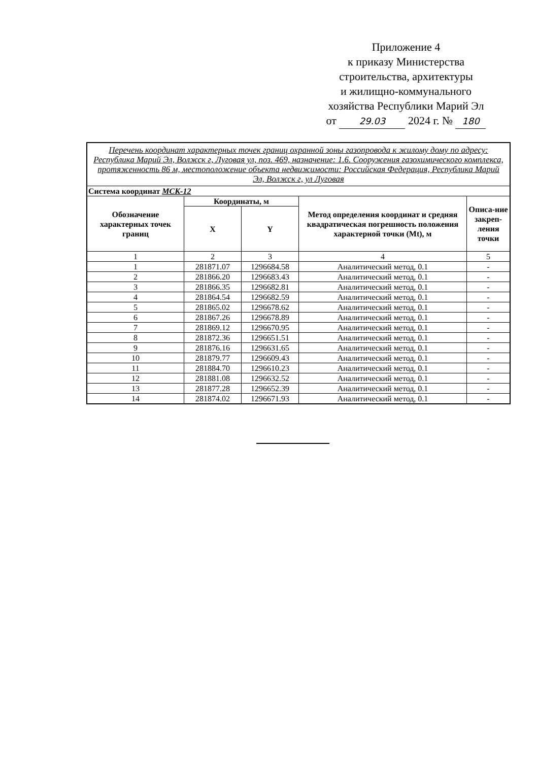Приложение 4
к приказу Министерства
строительства, архитектуры
и жилищно-коммунального
хозяйства Республики Марий Эл
от 29.03 2024 г. № 180
| Перечень координат характерных точек границ охранной зоны газопровода к жилому дому по адресу: Республика Марий Эл, Волжск г, Луговая ул, поз. 469, назначение: 1.6. Сооружения газохимического комплекса, протяженность 86 м, местоположение объекта недвижимости: Российская Федерация, Республика Марий Эл, Волжск г, ул Луговая | | | | |
| Система координат МСК-12 | | | | |
| Обозначение характерных точек границ | Координаты, м | | Метод определения координат и средняя квадратическая погрешность положения характерной точки (Mt), м | Описа-ние закреп-ления точки |
| | X | Y | | |
| 1 | 2 | 3 | 4 | 5 |
| 1 | 281871.07 | 1296684.58 | Аналитический метод, 0.1 | - |
| 2 | 281866.20 | 1296683.43 | Аналитический метод, 0.1 | - |
| 3 | 281866.35 | 1296682.81 | Аналитический метод, 0.1 | - |
| 4 | 281864.54 | 1296682.59 | Аналитический метод, 0.1 | - |
| 5 | 281865.02 | 1296678.62 | Аналитический метод, 0.1 | - |
| 6 | 281867.26 | 1296678.89 | Аналитический метод, 0.1 | - |
| 7 | 281869.12 | 1296670.95 | Аналитический метод, 0.1 | - |
| 8 | 281872.36 | 1296651.51 | Аналитический метод, 0.1 | - |
| 9 | 281876.16 | 1296631.65 | Аналитический метод, 0.1 | - |
| 10 | 281879.77 | 1296609.43 | Аналитический метод, 0.1 | - |
| 11 | 281884.70 | 1296610.23 | Аналитический метод, 0.1 | - |
| 12 | 281881.08 | 1296632.52 | Аналитический метод, 0.1 | - |
| 13 | 281877.28 | 1296652.39 | Аналитический метод, 0.1 | - |
| 14 | 281874.02 | 1296671.93 | Аналитический метод, 0.1 | - |